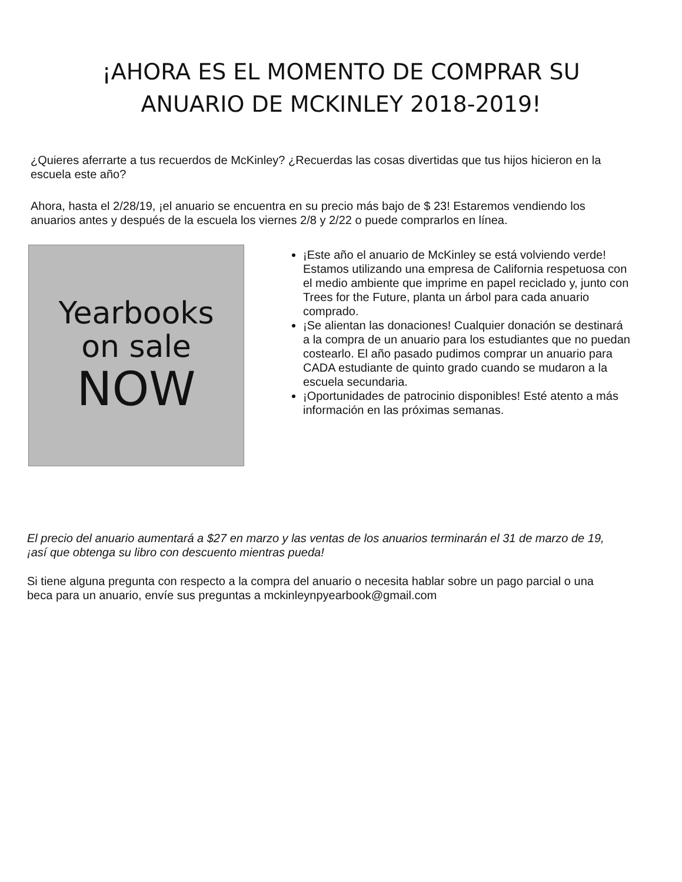¡AHORA ES EL MOMENTO DE COMPRAR SU
ANUARIO DE MCKINLEY 2018-2019!
¿Quieres aferrarte a tus recuerdos de McKinley? ¿Recuerdas las cosas divertidas que tus hijos hicieron en la escuela este año?
Ahora, hasta el 2/28/19, ¡el anuario se encuentra en su precio más bajo de $ 23! Estaremos vendiendo los anuarios antes y después de la escuela los viernes 2/8 y 2/22 o puede comprarlos en línea.
Yearbooks
on sale
NOW
¡Este año el anuario de McKinley se está volviendo verde! Estamos utilizando una empresa de California respetuosa con el medio ambiente que imprime en papel reciclado y, junto con Trees for the Future, planta un árbol para cada anuario comprado.
¡Se alientan las donaciones! Cualquier donación se destinará a la compra de un anuario para los estudiantes que no puedan costearlo. El año pasado pudimos comprar un anuario para CADA estudiante de quinto grado cuando se mudaron a la escuela secundaria.
¡Oportunidades de patrocinio disponibles! Esté atento a más información en las próximas semanas.
El precio del anuario aumentará a $27 en marzo y las ventas de los anuarios terminarán el 31 de marzo de 19, ¡así que obtenga su libro con descuento mientras pueda!
Si tiene alguna pregunta con respecto a la compra del anuario o necesita hablar sobre un pago parcial o una beca para un anuario, envíe sus preguntas a mckinleynpyearbook@gmail.com